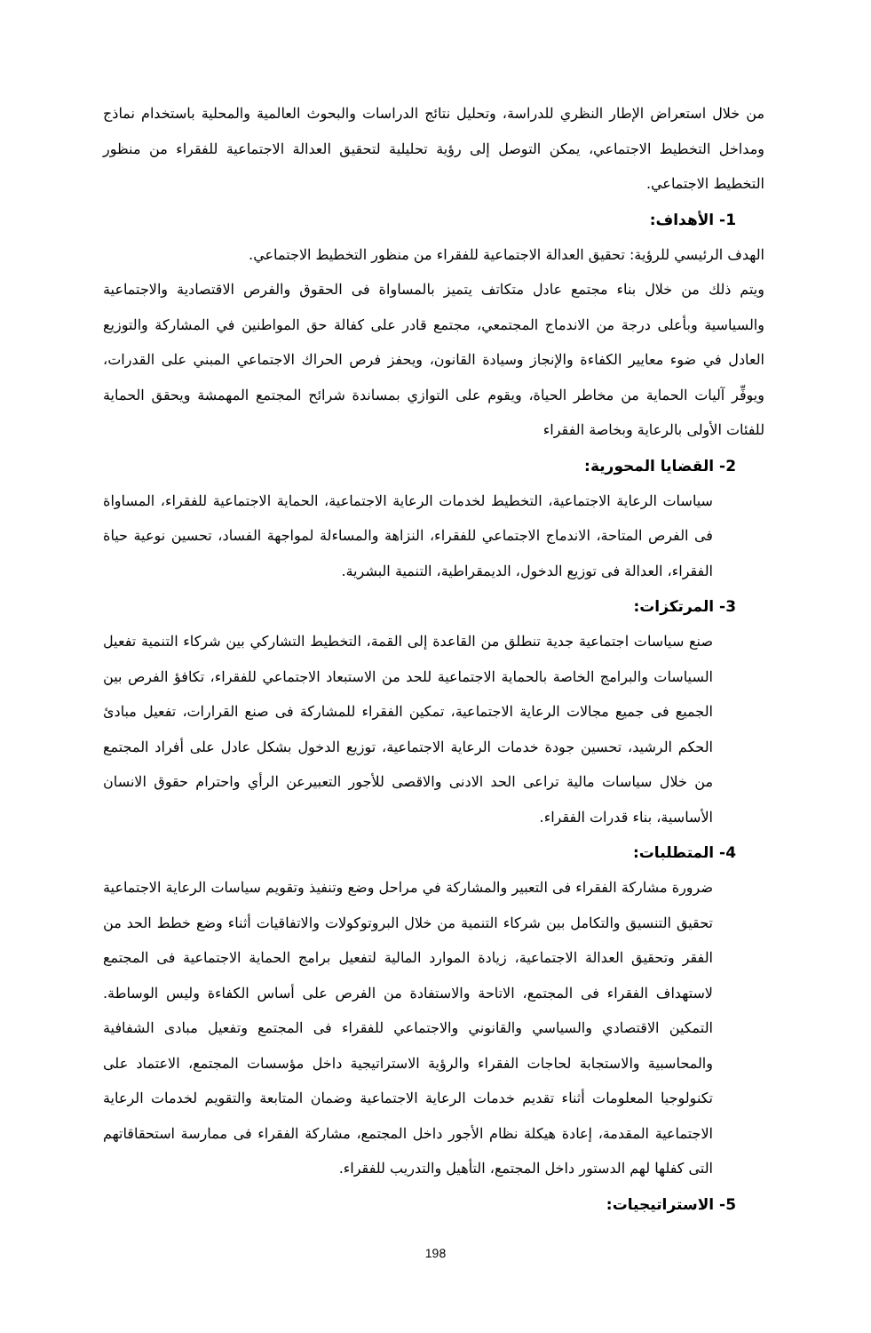من خلال استعراض الإطار النظري للدراسة، وتحليل نتائج الدراسات والبحوث العالمية والمحلية باستخدام نماذج ومداخل التخطيط الاجتماعي، يمكن التوصل إلى رؤية تحليلية لتحقيق العدالة الاجتماعية للفقراء من منظور التخطيط الاجتماعي.
1- الأهداف:
الهدف الرئيسي للرؤية: تحقيق العدالة الاجتماعية للفقراء من منظور التخطيط الاجتماعي.
ويتم ذلك من خلال بناء مجتمع عادل متكاتف يتميز بالمساواة فى الحقوق والفرص الاقتصادية والاجتماعية والسياسية وبأعلى درجة من الاندماج المجتمعي، مجتمع قادر على كفالة حق المواطنين في المشاركة والتوزيع العادل في ضوء معايير الكفاءة والإنجاز وسيادة القانون، ويحفز فرص الحراك الاجتماعي المبني على القدرات، ويوفِّر آليات الحماية من مخاطر الحياة، ويقوم على التوازي بمساندة شرائح المجتمع المهمشة ويحقق الحماية للفئات الأولى بالرعاية وبخاصة الفقراء
2- القضايا المحورية:
سياسات الرعاية الاجتماعية، التخطيط لخدمات الرعاية الاجتماعية، الحماية الاجتماعية للفقراء، المساواة فى الفرص المتاحة، الاندماج الاجتماعي للفقراء، النزاهة والمساءلة لمواجهة الفساد، تحسين نوعية حياة الفقراء، العدالة فى توزيع الدخول، الديمقراطية، التنمية البشرية.
3- المرتكزات:
صنع سياسات اجتماعية جدية تنطلق من القاعدة إلى القمة، التخطيط التشاركي بين شركاء التنمية تفعيل السياسات والبرامج الخاصة بالحماية الاجتماعية للحد من الاستبعاد الاجتماعي للفقراء، تكافؤ الفرص بين الجميع فى جميع مجالات الرعاية الاجتماعية، تمكين الفقراء للمشاركة فى صنع القرارات، تفعيل مبادئ الحكم الرشيد، تحسين جودة خدمات الرعاية الاجتماعية، توزيع الدخول بشكل عادل على أفراد المجتمع من خلال سياسات مالية تراعى الحد الادنى والاقصى للأجور التعبيرعن الرأي واحترام حقوق الانسان الأساسية، بناء قدرات الفقراء.
4- المتطلبات:
ضرورة مشاركة الفقراء فى التعبير والمشاركة في مراحل وضع وتنفيذ وتقويم سياسات الرعاية الاجتماعية تحقيق التنسيق والتكامل بين شركاء التنمية من خلال البروتوكولات والاتفاقيات أثناء وضع خطط الحد من الفقر وتحقيق العدالة الاجتماعية، زيادة الموارد المالية لتفعيل برامج الحماية الاجتماعية فى المجتمع لاستهداف الفقراء فى المجتمع، الاتاحة والاستفادة من الفرص على أساس الكفاءة وليس الوساطة. التمكين الاقتصادي والسياسي والقانوني والاجتماعي للفقراء فى المجتمع وتفعيل مبادى الشفافية والمحاسبية والاستجابة لحاجات الفقراء والرؤية الاستراتيجية داخل مؤسسات المجتمع، الاعتماد على تكنولوجيا المعلومات أثناء تقديم خدمات الرعاية الاجتماعية وضمان المتابعة والتقويم لخدمات الرعاية الاجتماعية المقدمة، إعادة هيكلة نظام الأجور داخل المجتمع، مشاركة الفقراء فى ممارسة استحقاقاتهم التى كفلها لهم الدستور داخل المجتمع، التأهيل والتدريب للفقراء.
5- الاستراتيجيات:
198